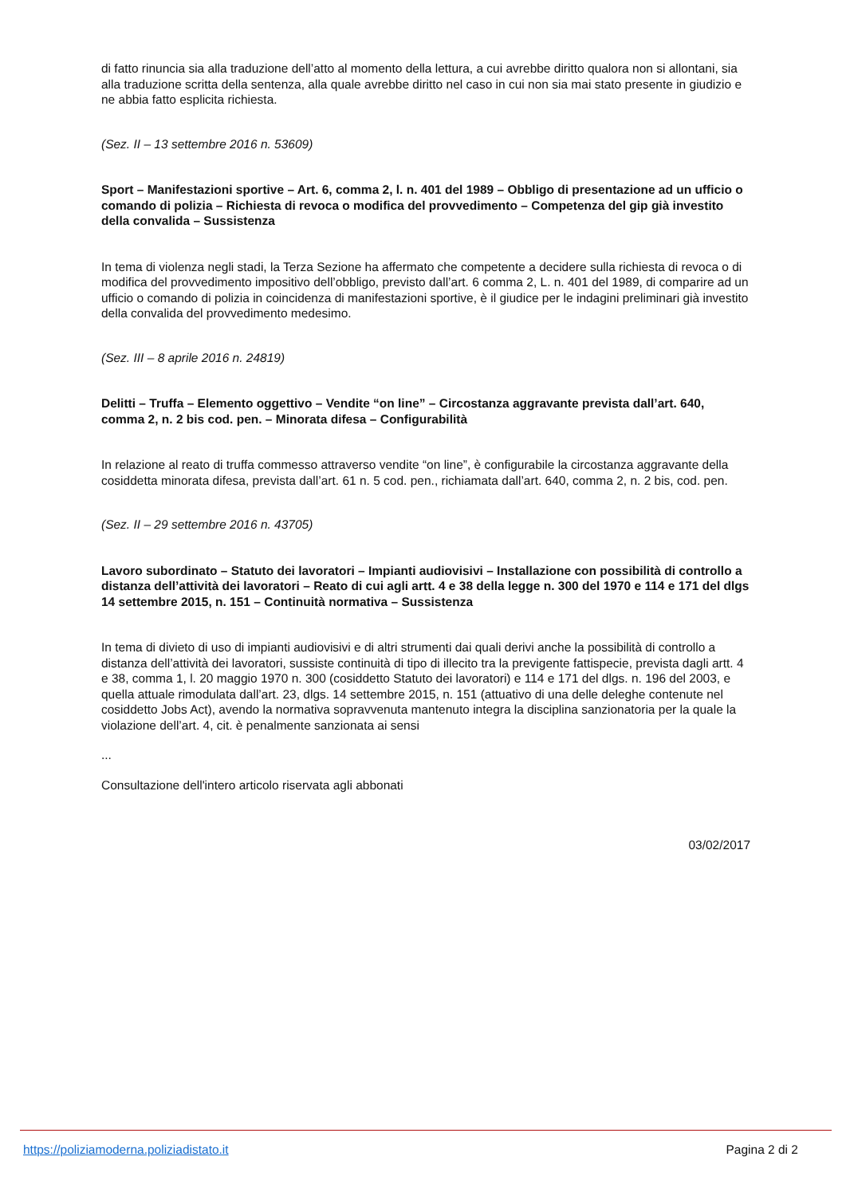di fatto rinuncia sia alla traduzione dell’atto al momento della lettura, a cui avrebbe diritto qualora non si allontani, sia alla traduzione scritta della sentenza, alla quale avrebbe diritto nel caso in cui non sia mai stato presente in giudizio e ne abbia fatto esplicita richiesta.
(Sez. II – 13 settembre 2016 n. 53609)
Sport – Manifestazioni sportive – Art. 6, comma 2, l. n. 401 del 1989 – Obbligo di presentazione ad un ufficio o comando di polizia – Richiesta di revoca o modifica del provvedimento – Competenza del gip già investito della convalida – Sussistenza
In tema di violenza negli stadi, la Terza Sezione ha affermato che competente a decidere sulla richiesta di revoca o di modifica del provvedimento impositivo dell’obbligo, previsto dall’art. 6 comma 2, L. n. 401 del 1989, di comparire ad un ufficio o comando di polizia in coincidenza di manifestazioni sportive, è il giudice per le indagini preliminari già investito della convalida del provvedimento medesimo.
(Sez. III – 8 aprile 2016 n. 24819)
Delitti – Truffa – Elemento oggettivo – Vendite “on line” – Circostanza aggravante prevista dall’art. 640, comma 2, n. 2 bis cod. pen. – Minorata difesa – Configurabilità
In relazione al reato di truffa commesso attraverso vendite “on line”, è configurabile la circostanza aggravante della cosiddetta minorata difesa, prevista dall’art. 61 n. 5 cod. pen., richiamata dall’art. 640, comma 2, n. 2 bis, cod. pen.
(Sez. II – 29 settembre 2016 n. 43705)
Lavoro subordinato – Statuto dei lavoratori – Impianti audiovisivi – Installazione con possibilità di controllo a distanza dell’attività dei lavoratori – Reato di cui agli artt. 4 e 38 della legge n. 300 del 1970 e 114 e 171 del dlgs 14 settembre 2015, n. 151 – Continuità normativa – Sussistenza
In tema di divieto di uso di impianti audiovisivi e di altri strumenti dai quali derivi anche la possibilità di controllo a distanza dell’attività dei lavoratori, sussiste continuità di tipo di illecito tra la previgente fattispecie, prevista dagli artt. 4 e 38, comma 1, l. 20 maggio 1970 n. 300 (cosiddetto Statuto dei lavoratori) e 114 e 171 del dlgs. n. 196 del 2003, e quella attuale rimodulata dall’art. 23, dlgs. 14 settembre 2015, n. 151 (attuativo di una delle deleghe contenute nel cosiddetto Jobs Act), avendo la normativa sopravvenuta mantenuto integra la disciplina sanzionatoria per la quale la violazione dell’art. 4, cit. è penalmente sanzionata ai sensi
...
Consultazione dell'intero articolo riservata agli abbonati
03/02/2017
https://poliziamoderna.poliziadistato.it Pagina 2 di 2